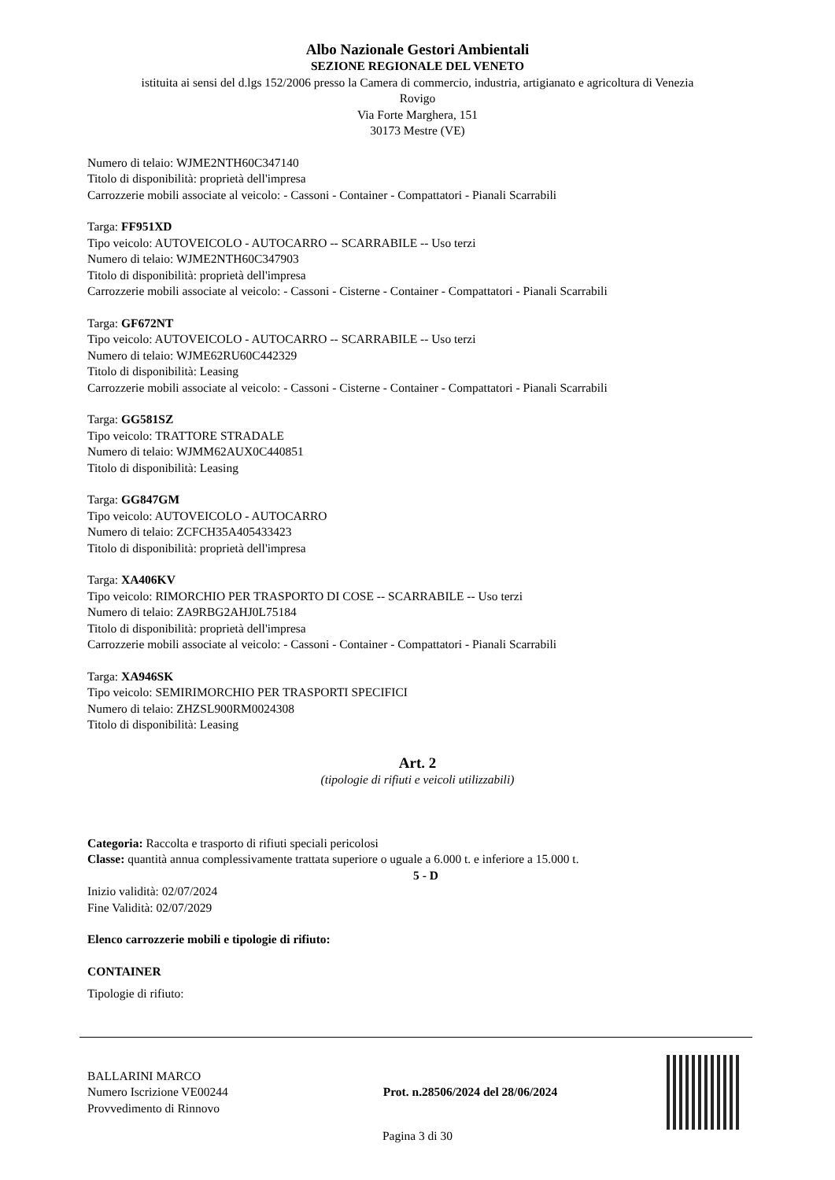Albo Nazionale Gestori Ambientali
SEZIONE REGIONALE DEL VENETO
istituita ai sensi del d.lgs 152/2006 presso la Camera di commercio, industria, artigianato e agricoltura di Venezia
Rovigo
Via Forte Marghera, 151
30173 Mestre (VE)
Numero di telaio: WJME2NTH60C347140
Titolo di disponibilità: proprietà dell'impresa
Carrozzerie mobili associate al veicolo: - Cassoni - Container - Compattatori - Pianali Scarrabili
Targa: FF951XD
Tipo veicolo: AUTOVEICOLO - AUTOCARRO -- SCARRABILE -- Uso terzi
Numero di telaio: WJME2NTH60C347903
Titolo di disponibilità: proprietà dell'impresa
Carrozzerie mobili associate al veicolo: - Cassoni - Cisterne - Container - Compattatori - Pianali Scarrabili
Targa: GF672NT
Tipo veicolo: AUTOVEICOLO - AUTOCARRO -- SCARRABILE -- Uso terzi
Numero di telaio: WJME62RU60C442329
Titolo di disponibilità: Leasing
Carrozzerie mobili associate al veicolo: - Cassoni - Cisterne - Container - Compattatori - Pianali Scarrabili
Targa: GG581SZ
Tipo veicolo: TRATTORE STRADALE
Numero di telaio: WJMM62AUX0C440851
Titolo di disponibilità: Leasing
Targa: GG847GM
Tipo veicolo: AUTOVEICOLO - AUTOCARRO
Numero di telaio: ZCFCH35A405433423
Titolo di disponibilità: proprietà dell'impresa
Targa: XA406KV
Tipo veicolo: RIMORCHIO PER TRASPORTO DI COSE -- SCARRABILE -- Uso terzi
Numero di telaio: ZA9RBG2AHJ0L75184
Titolo di disponibilità: proprietà dell'impresa
Carrozzerie mobili associate al veicolo: - Cassoni - Container - Compattatori - Pianali Scarrabili
Targa: XA946SK
Tipo veicolo: SEMIRIMORCHIO PER TRASPORTI SPECIFICI
Numero di telaio: ZHZSL900RM0024308
Titolo di disponibilità: Leasing
Art. 2
(tipologie di rifiuti e veicoli utilizzabili)
Categoria: Raccolta e trasporto di rifiuti speciali pericolosi
Classe: quantità annua complessivamente trattata superiore o uguale a 6.000 t. e inferiore a 15.000 t.
5 - D
Inizio validità: 02/07/2024
Fine Validità: 02/07/2029
Elenco carrozzerie mobili e tipologie di rifiuto:
CONTAINER
Tipologie di rifiuto:
BALLARINI MARCO
Numero Iscrizione VE00244
Provvedimento di Rinnovo
Prot. n.28506/2024 del 28/06/2024
Pagina 3 di 30